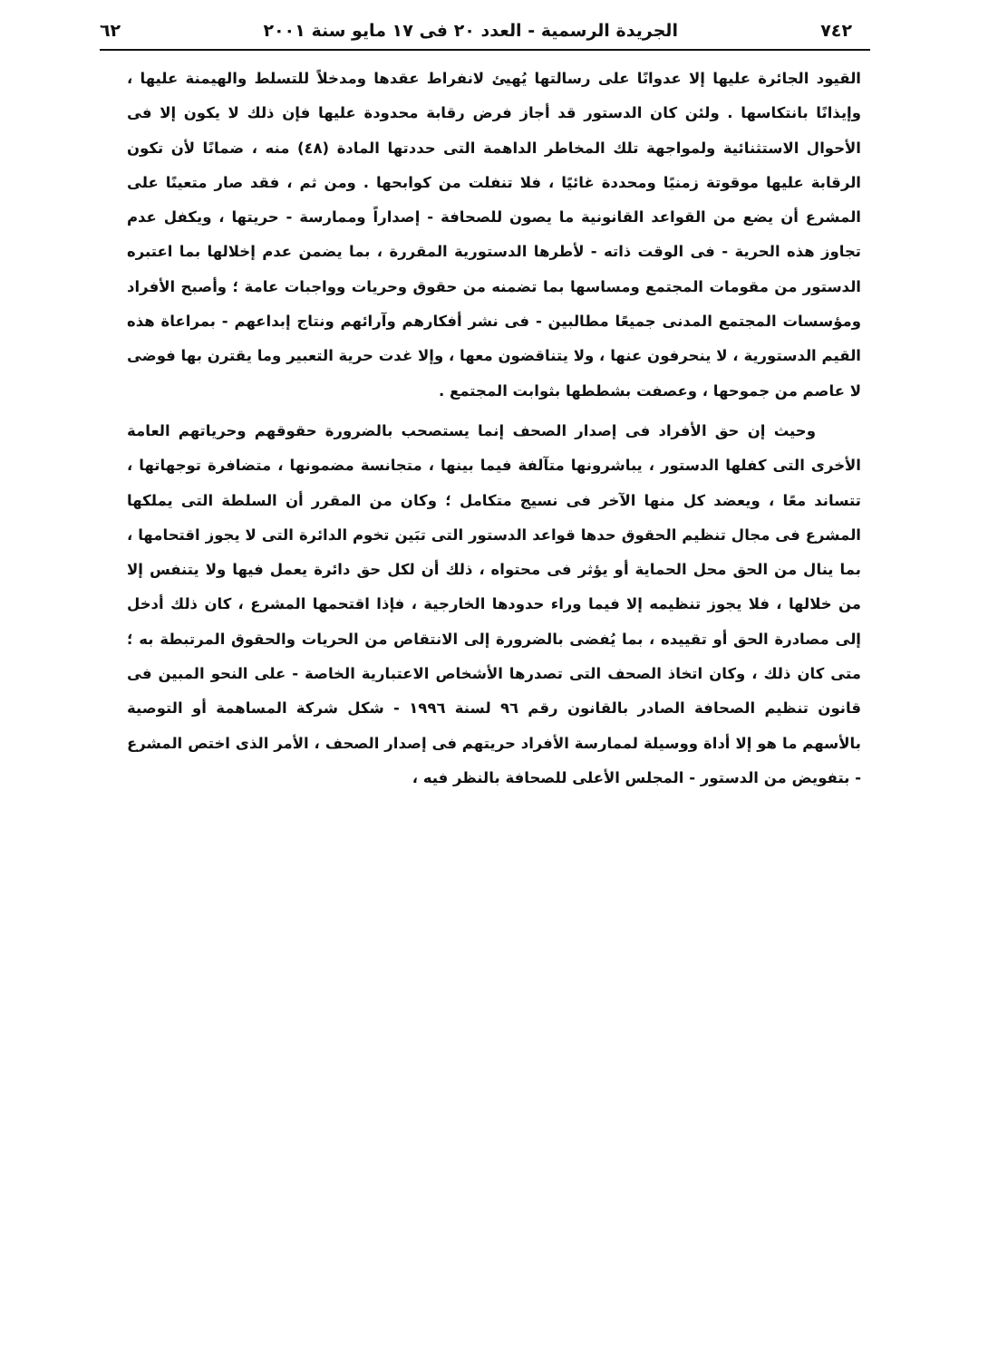٧٤٢ الجريدة الرسمية - العدد ٢٠ فى ١٧ مايو سنة ٢٠٠١ ٦٢
القيود الجائرة عليها إلا عدوانًا على رسالتها يُهيئ لانفراط عقدها ومدخلاً للتسلط والهيمنة عليها ، وإيذانًا بانتكاسها . ولئن كان الدستور قد أجاز فرض رقابة محدودة عليها فإن ذلك لا يكون إلا فى الأحوال الاستثنائية ولمواجهة تلك المخاطر الداهمة التى حددتها المادة (٤٨) منه ، ضمانًا لأن تكون الرقابة عليها موقوتة زمنيًا ومحددة غائيًا ، فلا تنفلت من كوابحها . ومن ثم ، فقد صار متعينًا على المشرع أن يضع من القواعد القانونية ما يصون للصحافة - إصداراً وممارسة - حريتها ، ويكفل عدم تجاوز هذه الحرية - فى الوقت ذاته - لأطرها الدستورية المقررة ، بما يضمن عدم إخلالها بما اعتبره الدستور من مقومات المجتمع ومساسها بما تضمنه من حقوق وحريات وواجبات عامة ؛ وأصبح الأفراد ومؤسسات المجتمع المدنى جميعًا مطالبين - فى نشر أفكارهم وآرائهم ونتاج إبداعهم - بمراعاة هذه القيم الدستورية ، لا ينحرفون عنها ، ولا يتناقضون معها ، وإلا غدت حرية التعبير وما يقترن بها فوضى لا عاصم من جموحها ، وعصفت بشططها بثوابت المجتمع .
وحيث إن حق الأفراد فى إصدار الصحف إنما يستصحب بالضرورة حقوقهم وحرياتهم العامة الأخرى التى كفلها الدستور ، يباشرونها متآلفة فيما بينها ، متجانسة مضمونها ، متضافرة توجهاتها ، تتساند معًا ، ويعضد كل منها الآخر فى نسيج متكامل ؛ وكان من المقرر أن السلطة التى يملكها المشرع فى مجال تنظيم الحقوق حدها قواعد الدستور التى تبَين تخوم الدائرة التى لا يجوز اقتحامها ، بما ينال من الحق محل الحماية أو يؤثر فى محتواه ، ذلك أن لكل حق دائرة يعمل فيها ولا يتنفس إلا من خلالها ، فلا يجوز تنظيمه إلا فيما وراء حدودها الخارجية ، فإذا اقتحمها المشرع ، كان ذلك أدخل إلى مصادرة الحق أو تقييده ، بما يُفضى بالضرورة إلى الانتقاص من الحريات والحقوق المرتبطة به ؛ متى كان ذلك ، وكان اتخاذ الصحف التى تصدرها الأشخاص الاعتبارية الخاصة - على النحو المبين فى قانون تنظيم الصحافة الصادر بالقانون رقم ٩٦ لسنة ١٩٩٦ - شكل شركة المساهمة أو التوصية بالأسهم ما هو إلا أداة ووسيلة لممارسة الأفراد حريتهم فى إصدار الصحف ، الأمر الذى اختص المشرع - بتفويض من الدستور - المجلس الأعلى للصحافة بالنظر فيه ،